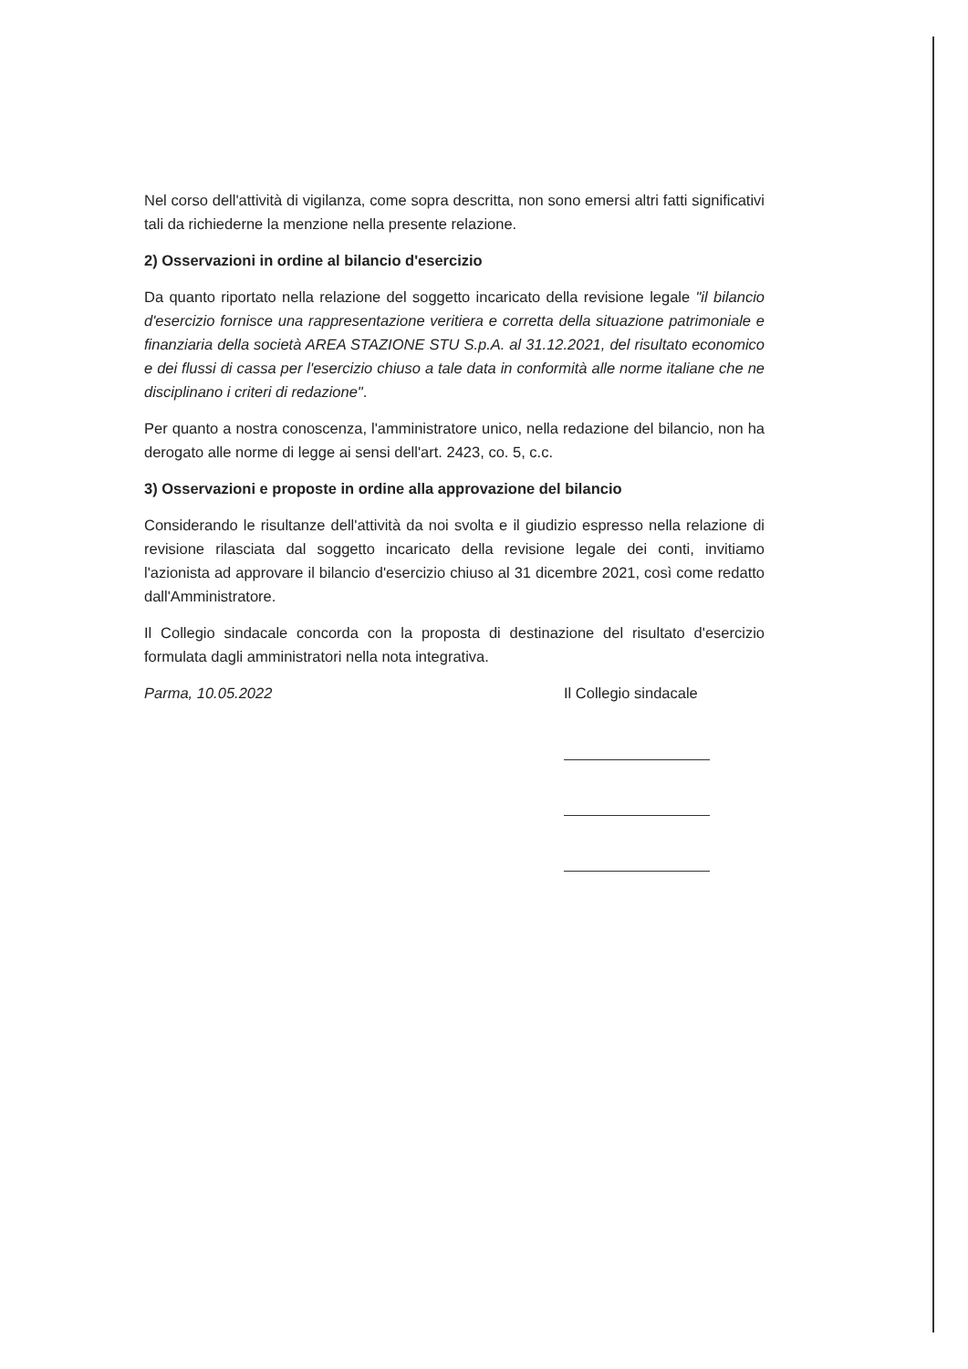Nel corso dell'attività di vigilanza, come sopra descritta, non sono emersi altri fatti significativi tali da richiederne la menzione nella presente relazione.
2) Osservazioni in ordine al bilancio d'esercizio
Da quanto riportato nella relazione del soggetto incaricato della revisione legale "il bilancio d'esercizio fornisce una rappresentazione veritiera e corretta della situazione patrimoniale e finanziaria della società AREA STAZIONE STU S.p.A. al 31.12.2021, del risultato economico e dei flussi di cassa per l'esercizio chiuso a tale data in conformità alle norme italiane che ne disciplinano i criteri di redazione".
Per quanto a nostra conoscenza, l'amministratore unico, nella redazione del bilancio, non ha derogato alle norme di legge ai sensi dell'art. 2423, co. 5, c.c.
3) Osservazioni e proposte in ordine alla approvazione del bilancio
Considerando le risultanze dell'attività da noi svolta e il giudizio espresso nella relazione di revisione rilasciata dal soggetto incaricato della revisione legale dei conti, invitiamo l'azionista ad approvare il bilancio d'esercizio chiuso al 31 dicembre 2021, così come redatto dall'Amministratore.
Il Collegio sindacale concorda con la proposta di destinazione del risultato d'esercizio formulata dagli amministratori nella nota integrativa.
Parma, 10.05.2022
Il Collegio sindacale